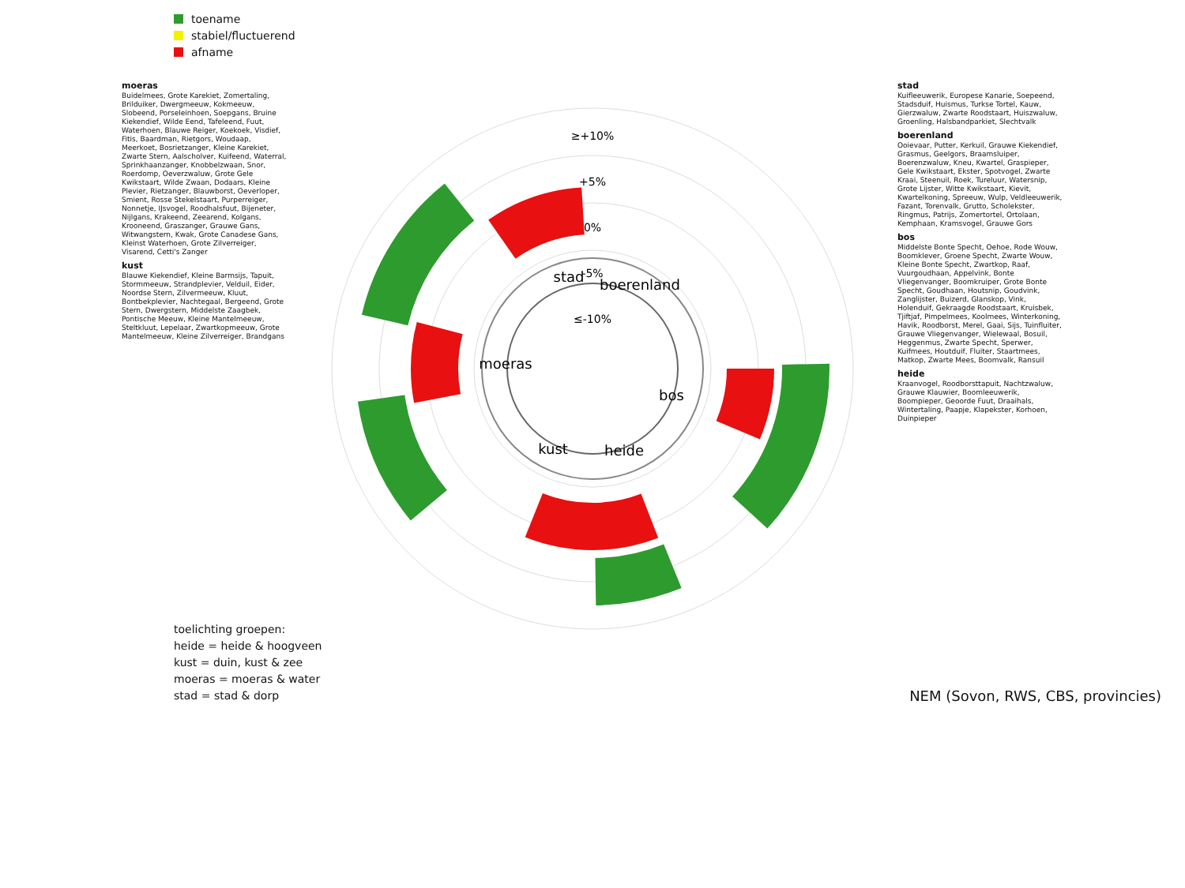toename
stabiel/fluctuerend
afname
moeras
Buidelmees, Grote Karekiet, Zomertaling, Brilduiker, Dwergmeeuw, Kokmeeuw, Slobeend, Porseleinhoen, Soepgans, Bruine Kiekendief, Wilde Eend, Tafeleend, Fuut, Waterhoen, Blauwe Reiger, Koekoek, Visdief, Fitis, Baardman, Rietgors, Woudaap, Meerkoet, Bosrietzanger, Kleine Karekiet, Zwarte Stern, Aalscholver, Kuifeend, Waterral, Sprinkhaanzanger, Knobbelzwaan, Snor, Roerdomp, Oeverzwaluw, Grote Gele Kwikstaart, Wilde Zwaan, Dodaars, Kleine Plevier, Rietzanger, Blauwborst, Oeverloper, Smient, Rosse Stekelstaart, Purperreiger, Nonnetje, IJsvogel, Roodhalsfuut, Bijeneter, Nijlgans, Krakeend, Zeearend, Kolgans, Krooneend, Graszanger, Grauwe Gans, Witwangstern, Kwak, Grote Canadese Gans, Kleinst Waterhoen, Grote Zilverreiger, Visarend, Cetti's Zanger
kust
Blauwe Kiekendief, Kleine Barmsijs, Tapuit, Stormmeeuw, Strandplevier, Velduil, Eider, Noordse Stern, Zilvermeeuw, Kluut, Bontbekplevier, Nachtegaal, Bergeend, Grote Stern, Dwergstern, Middelste Zaagbek, Pontische Meeuw, Kleine Mantelmeeuw, Steltkluut, Lepelaar, Zwartkopmeeuw, Grote Mantelmeeuw, Kleine Zilverreiger, Brandgans
≥+10%
+5%
0%
-5%
≤-10%
stad
boerenland
bos
heide
kust
moeras
stad
Kuifleeuwerik, Europese Kanarie, Soepeend, Stadsduif, Huismus, Turkse Tortel, Kauw, Gierzwaluw, Zwarte Roodstaart, Huiszwaluw, Groenling, Halsbandparkiet, Slechtvalk
boerenland
Ooievaar, Putter, Kerkuil, Grauwe Kiekendief, Grasmus, Geelgors, Braamsluiper, Boerenzwaluw, Kneu, Kwartel, Graspieper, Gele Kwikstaart, Ekster, Spotvogel, Zwarte Kraai, Steenuil, Roek, Tureluur, Watersnip, Grote Lijster, Witte Kwikstaart, Kievit, Kwartelkoning, Spreeuw, Wulp, Veldleeuwerik, Fazant, Torenvalk, Grutto, Scholekster, Ringmus, Patrijs, Zomertortel, Ortolaan, Kemphaan, Kramsvogel, Grauwe Gors
bos
Middelste Bonte Specht, Oehoe, Rode Wouw, Boomklever, Groene Specht, Zwarte Wouw, Kleine Bonte Specht, Zwartkop, Raaf, Vuurgoudhaan, Appelvink, Bonte Vliegenvanger, Boomkruiper, Grote Bonte Specht, Goudhaan, Houtsnip, Goudvink, Zanglijster, Buizerd, Glanskop, Vink, Holenduif, Gekraagde Roodstaart, Kruisbek, Tjiftjaf, Pimpelmees, Koolmees, Winterkoning, Havik, Roodborst, Merel, Gaai, Sijs, Tuinfluiter, Grauwe Vliegenvanger, Wielewaal, Bosuil, Heggenmus, Zwarte Specht, Sperwer, Kuifmees, Houtduif, Fluiter, Staartmees, Matkop, Zwarte Mees, Boomvalk, Ransuil
heide
Kraanvogel, Roodborsttapuit, Nachtzwaluw, Grauwe Klauwier, Boomleeuwerik, Boompieper, Geoorde Fuut, Draaihals, Wintertaling, Paapje, Klapekster, Korhoen, Duinpieper
toelichting groepen:
heide = heide & hoogveen
kust = duin, kust & zee
moeras = moeras & water
stad = stad & dorp
NEM (Sovon, RWS, CBS, provincies)